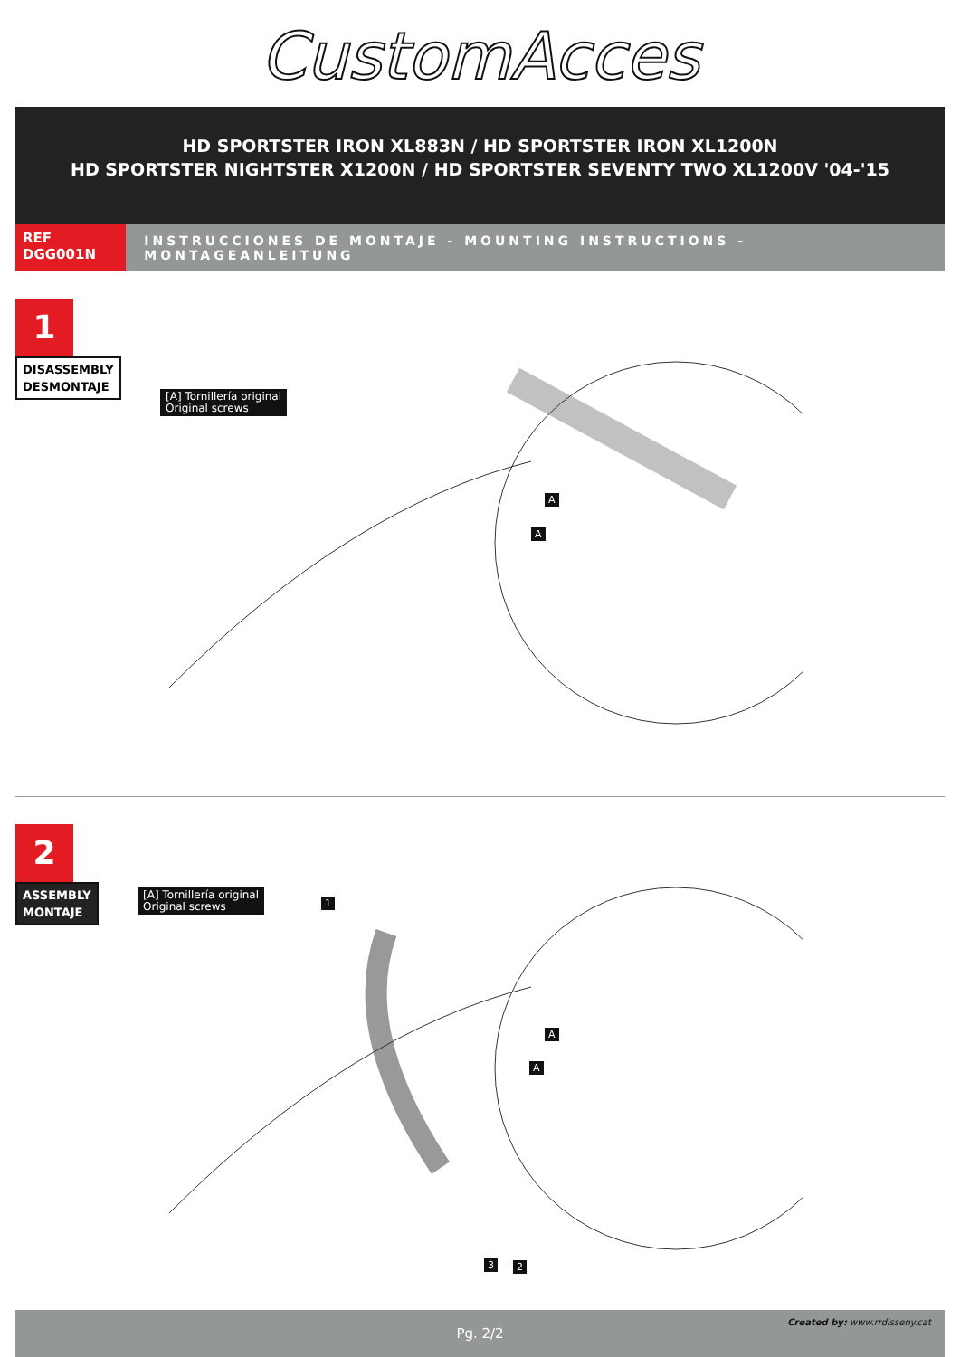CustomAcces
HD SPORTSTER IRON XL883N / HD SPORTSTER IRON XL1200N
HD SPORTSTER NIGHTSTER X1200N / HD SPORTSTER SEVENTY TWO XL1200V '04-'15
REF
DGG001N
INSTRUCCIONES DE MONTAJE - MOUNTING INSTRUCTIONS - MONTAGEANLEITUNG
1
DISASSEMBLY
DESMONTAJE
[A] Tornillería original
Original screws
A
A
2
ASSEMBLY
MONTAJE
[A] Tornillería original
Original screws
1
A
A
3 2
Pg. 2/2 Created by: www.rrdisseny.cat